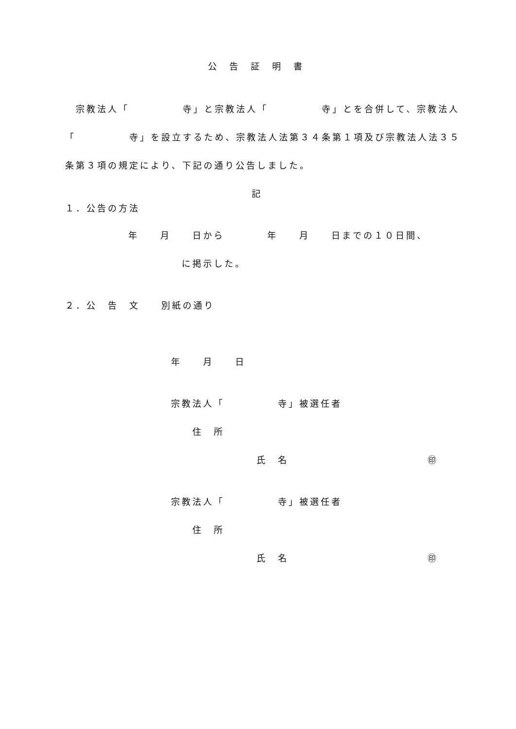公　告　証　明　書
　宗教法人「　　　　　寺」と宗教法人「　　　　　寺」とを合併して、宗教法人
「　　　　　寺」を設立するため、宗教法人法第３４条第１項及び宗教法人法３５
条第３項の規定により、下記の通り公告しました。
記
１．公告の方法
年　　月　　日から　　　　年　　月　　日までの１０日間、
に掲示した。
２．公　告　文　　別紙の通り
年　　月　　日
宗教法人「　　　　　寺」被選任者
住　所
氏　名　　　　　　　　　　　　　㊞
宗教法人「　　　　　寺」被選任者
住　所
氏　名　　　　　　　　　　　　　㊞